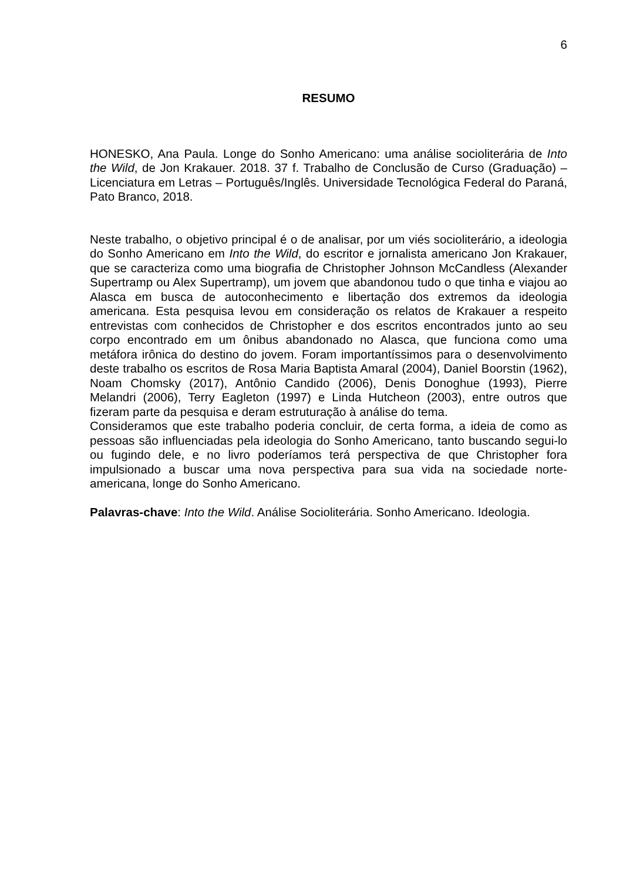6
RESUMO
HONESKO, Ana Paula. Longe do Sonho Americano: uma análise socioliterária de Into the Wild, de Jon Krakauer. 2018. 37 f. Trabalho de Conclusão de Curso (Graduação) – Licenciatura em Letras – Português/Inglês. Universidade Tecnológica Federal do Paraná, Pato Branco, 2018.
Neste trabalho, o objetivo principal é o de analisar, por um viés socioliterário, a ideologia do Sonho Americano em Into the Wild, do escritor e jornalista americano Jon Krakauer, que se caracteriza como uma biografia de Christopher Johnson McCandless (Alexander Supertramp ou Alex Supertramp), um jovem que abandonou tudo o que tinha e viajou ao Alasca em busca de autoconhecimento e libertação dos extremos da ideologia americana. Esta pesquisa levou em consideração os relatos de Krakauer a respeito entrevistas com conhecidos de Christopher e dos escritos encontrados junto ao seu corpo encontrado em um ônibus abandonado no Alasca, que funciona como uma metáfora irônica do destino do jovem. Foram importantíssimos para o desenvolvimento deste trabalho os escritos de Rosa Maria Baptista Amaral (2004), Daniel Boorstin (1962), Noam Chomsky (2017), Antônio Candido (2006), Denis Donoghue (1993), Pierre Melandri (2006), Terry Eagleton (1997) e Linda Hutcheon (2003), entre outros que fizeram parte da pesquisa e deram estruturação à análise do tema.
Consideramos que este trabalho poderia concluir, de certa forma, a ideia de como as pessoas são influenciadas pela ideologia do Sonho Americano, tanto buscando segui-lo ou fugindo dele, e no livro poderíamos terá perspectiva de que Christopher fora impulsionado a buscar uma nova perspectiva para sua vida na sociedade norte-americana, longe do Sonho Americano.
Palavras-chave: Into the Wild. Análise Socioliterária. Sonho Americano. Ideologia.